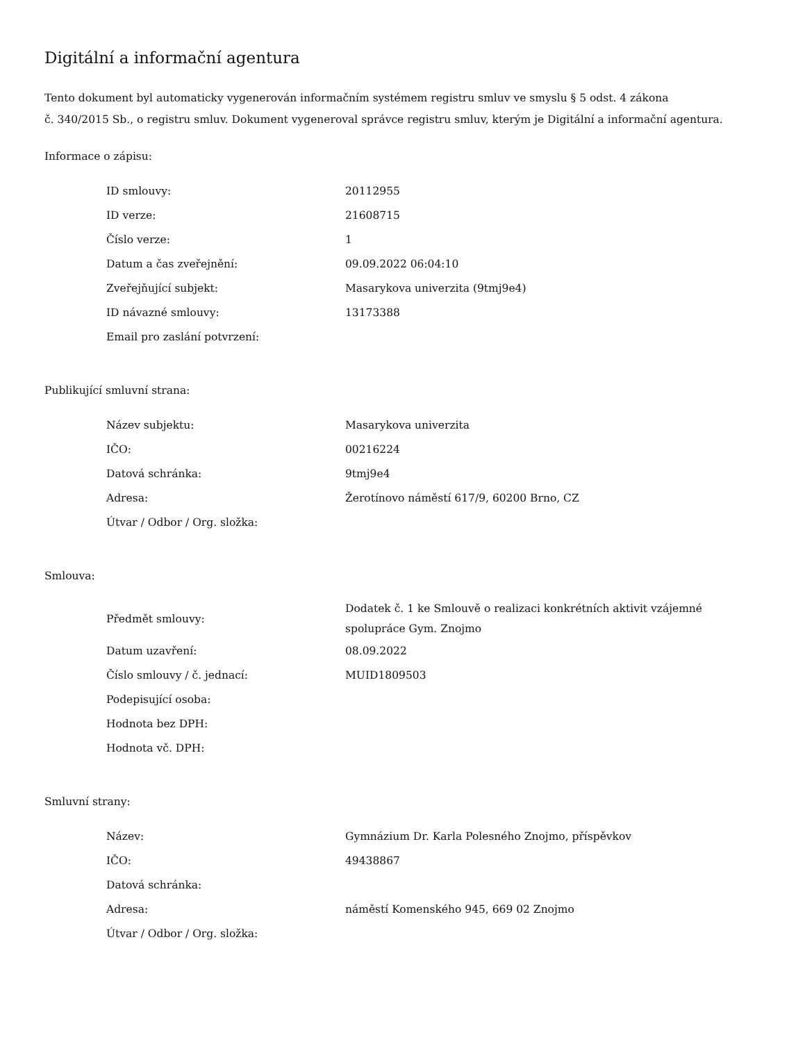Digitální a informační agentura
Tento dokument byl automaticky vygenerován informačním systémem registru smluv ve smyslu § 5 odst. 4 zákona
č. 340/2015 Sb., o registru smluv. Dokument vygeneroval správce registru smluv, kterým je Digitální a informační agentura.
Informace o zápisu:
| ID smlouvy: | 20112955 |
| ID verze: | 21608715 |
| Číslo verze: | 1 |
| Datum a čas zveřejnění: | 09.09.2022 06:04:10 |
| Zveřejňující subjekt: | Masarykova univerzita (9tmj9e4) |
| ID návazné smlouvy: | 13173388 |
| Email pro zaslání potvrzení: | |
Publikující smluvní strana:
| Název subjektu: | Masarykova univerzita |
| IČO: | 00216224 |
| Datová schránka: | 9tmj9e4 |
| Adresa: | Žerotínovo náměstí 617/9, 60200 Brno, CZ |
| Útvar / Odbor / Org. složka: | |
Smlouva:
| Předmět smlouvy: | Dodatek č. 1 ke Smlouvě o realizaci konkrétních aktivit vzájemné spolupráce Gym. Znojmo |
| Datum uzavření: | 08.09.2022 |
| Číslo smlouvy / č. jednací: | MUID1809503 |
| Podepisující osoba: | |
| Hodnota bez DPH: | |
| Hodnota vč. DPH: | |
Smluvní strany:
| Název: | Gymnázium Dr. Karla Polesného Znojmo, příspěvkov |
| IČO: | 49438867 |
| Datová schránka: | |
| Adresa: | náměstí Komenského 945, 669 02 Znojmo |
| Útvar / Odbor / Org. složka: | |